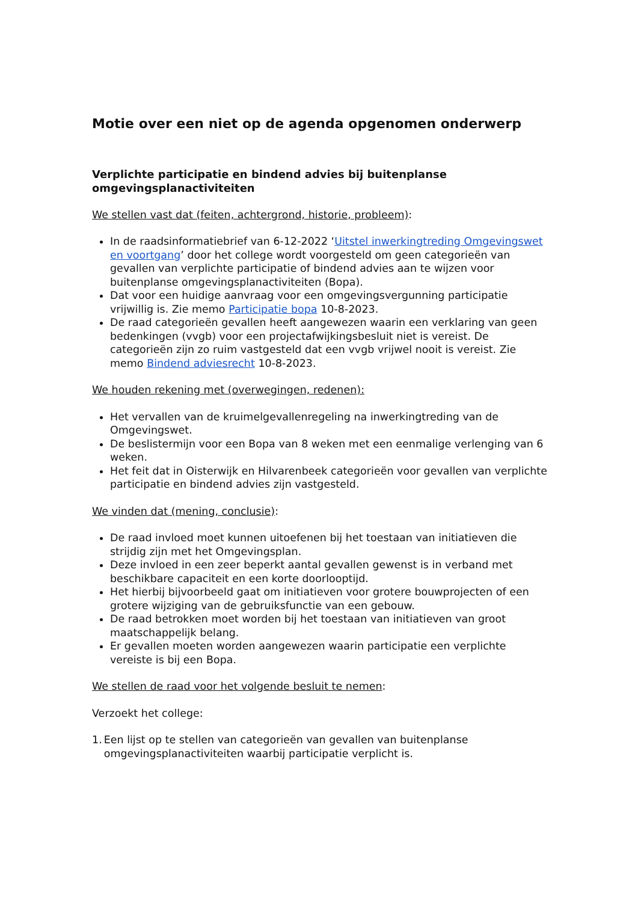Motie over een niet op de agenda opgenomen onderwerp
Verplichte participatie en bindend advies bij buitenplanse omgevingsplanactiviteiten
We stellen vast dat (feiten, achtergrond, historie, probleem):
In de raadsinformatiebrief van 6-12-2022 ‘Uitstel inwerkingtreding Omgevingswet en voortgang’ door het college wordt voorgesteld om geen categorieën van gevallen van verplichte participatie of bindend advies aan te wijzen voor buitenplanse omgevingsplanactiviteiten (Bopa).
Dat voor een huidige aanvraag voor een omgevingsvergunning participatie vrijwillig is. Zie memo Participatie bopa 10-8-2023.
De raad categorieën gevallen heeft aangewezen waarin een verklaring van geen bedenkingen (vvgb) voor een projectafwijkingsbesluit niet is vereist. De categorieën zijn zo ruim vastgesteld dat een vvgb vrijwel nooit is vereist. Zie memo Bindend adviesrecht 10-8-2023.
We houden rekening met (overwegingen, redenen):
Het vervallen van de kruimelgevallenregeling na inwerkingtreding van de Omgevingswet.
De beslistermijn voor een Bopa van 8 weken met een eenmalige verlenging van 6 weken.
Het feit dat in Oisterwijk en Hilvarenbeek categorieën voor gevallen van verplichte participatie en bindend advies zijn vastgesteld.
We vinden dat (mening, conclusie):
De raad invloed moet kunnen uitoefenen bij het toestaan van initiatieven die strijdig zijn met het Omgevingsplan.
Deze invloed in een zeer beperkt aantal gevallen gewenst is in verband met beschikbare capaciteit en een korte doorlooptijd.
Het hierbij bijvoorbeeld gaat om initiatieven voor grotere bouwprojecten of een grotere wijziging van de gebruiksfunctie van een gebouw.
De raad betrokken moet worden bij het toestaan van initiatieven van groot maatschappelijk belang.
Er gevallen moeten worden aangewezen waarin participatie een verplichte vereiste is bij een Bopa.
We stellen de raad voor het volgende besluit te nemen:
Verzoekt het college:
1. Een lijst op te stellen van categorieën van gevallen van buitenplanse omgevingsplanactiviteiten waarbij participatie verplicht is.